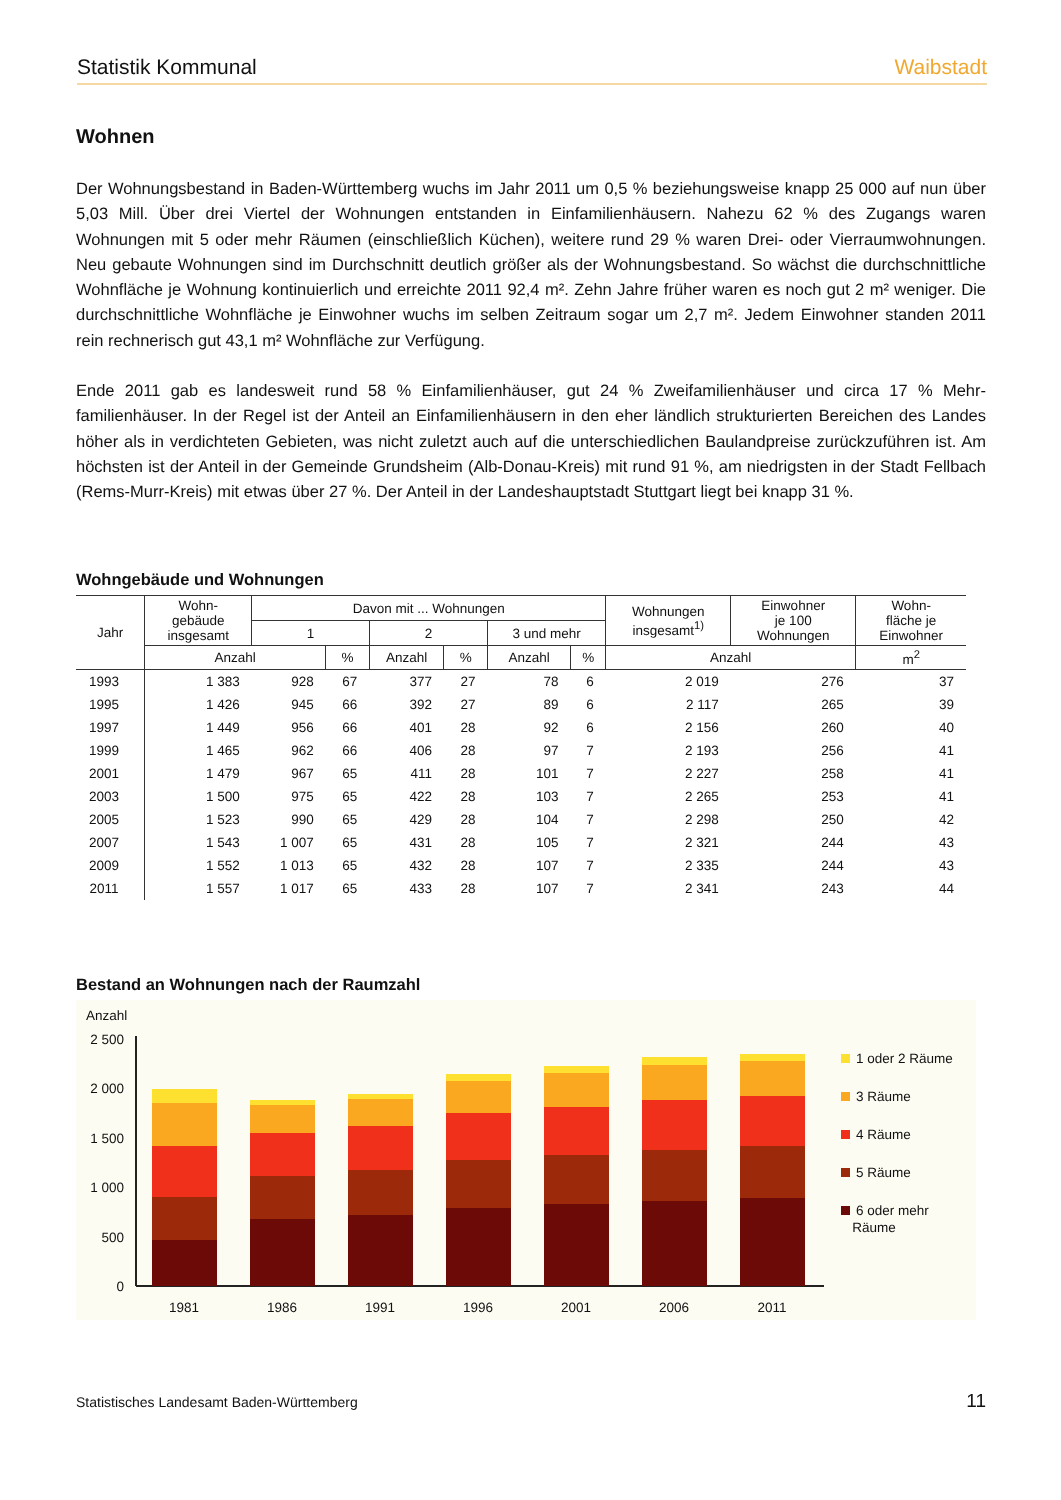Statistik Kommunal Waibstadt
Wohnen
Der Wohnungsbestand in Baden-Württemberg wuchs im Jahr 2011 um 0,5 % beziehungsweise knapp 25 000 auf nun über 5,03 Mill. Über drei Viertel der Wohnungen entstanden in Einfamilienhäusern. Nahezu 62 % des Zugangs waren Wohnungen mit 5 oder mehr Räumen (einschließlich Küchen), weitere rund 29 % waren Drei- oder Vierraum­wohnungen. Neu gebaute Wohnungen sind im Durchschnitt deutlich größer als der Wohnungsbestand. So wächst die durchschnittliche Wohnfläche je Wohnung kontinuierlich und erreichte 2011 92,4 m². Zehn Jahre früher waren es noch gut 2 m² weniger. Die durchschnittliche Wohnfläche je Einwohner wuchs im selben Zeitraum sogar um 2,7 m². Jedem Einwohner standen 2011 rein rechnerisch gut 43,1 m² Wohnfläche zur Verfügung.
Ende 2011 gab es landesweit rund 58 % Einfamilienhäuser, gut 24 % Zweifamilienhäuser und circa 17 % Mehr­familienhäuser. In der Regel ist der Anteil an Einfamilienhäusern in den eher ländlich strukturierten Bereichen des Landes höher als in verdichteten Gebieten, was nicht zuletzt auch auf die unterschiedlichen Baulandpreise zurückzuführen ist. Am höchsten ist der Anteil in der Gemeinde Grundsheim (Alb-Donau-Kreis) mit rund 91 %, am niedrigsten in der Stadt Fellbach (Rems-Murr-Kreis) mit etwas über 27 %. Der Anteil in der Landeshauptstadt Stuttgart liegt bei knapp 31 %.
Wohngebäude und Wohnungen
| Jahr | Wohn- gebäude insgesamt | Davon mit ... Wohnungen | | | | | | Wohnungen insgesamt<sup>1)</sup> | Einwohner je 100 Wohnungen | Wohn- fläche je Einwohner |
| --- | --- | --- | --- | --- | --- | --- | --- | --- | --- | --- |
| | | 1 | | 2 | | 3 und mehr | | | | |
| | Anzahl | | % | Anzahl | % | Anzahl | % | Anzahl | | m<sup>2</sup> |
| 1993 | 1 383 | 928 | 67 | 377 | 27 | 78 | 6 | 2 019 | 276 | 37 |
| 1995 | 1 426 | 945 | 66 | 392 | 27 | 89 | 6 | 2 117 | 265 | 39 |
| 1997 | 1 449 | 956 | 66 | 401 | 28 | 92 | 6 | 2 156 | 260 | 40 |
| 1999 | 1 465 | 962 | 66 | 406 | 28 | 97 | 7 | 2 193 | 256 | 41 |
| 2001 | 1 479 | 967 | 65 | 411 | 28 | 101 | 7 | 2 227 | 258 | 41 |
| 2003 | 1 500 | 975 | 65 | 422 | 28 | 103 | 7 | 2 265 | 253 | 41 |
| 2005 | 1 523 | 990 | 65 | 429 | 28 | 104 | 7 | 2 298 | 250 | 42 |
| 2007 | 1 543 | 1 007 | 65 | 431 | 28 | 105 | 7 | 2 321 | 244 | 43 |
| 2009 | 1 552 | 1 013 | 65 | 432 | 28 | 107 | 7 | 2 335 | 244 | 43 |
| 2011 | 1 557 | 1 017 | 65 | 433 | 28 | 107 | 7 | 2 341 | 243 | 44 |
Bestand an Wohnungen nach der Raumzahl
Anzahl
2 500
2 000
1 500
1 000
500
0
1981
1986
1991
1996
2001
2006
2011
1 oder 2 Räume
3 Räume
4 Räume
5 Räume
6 oder mehr
Räume
Statistisches Landesamt Baden-Württemberg 11